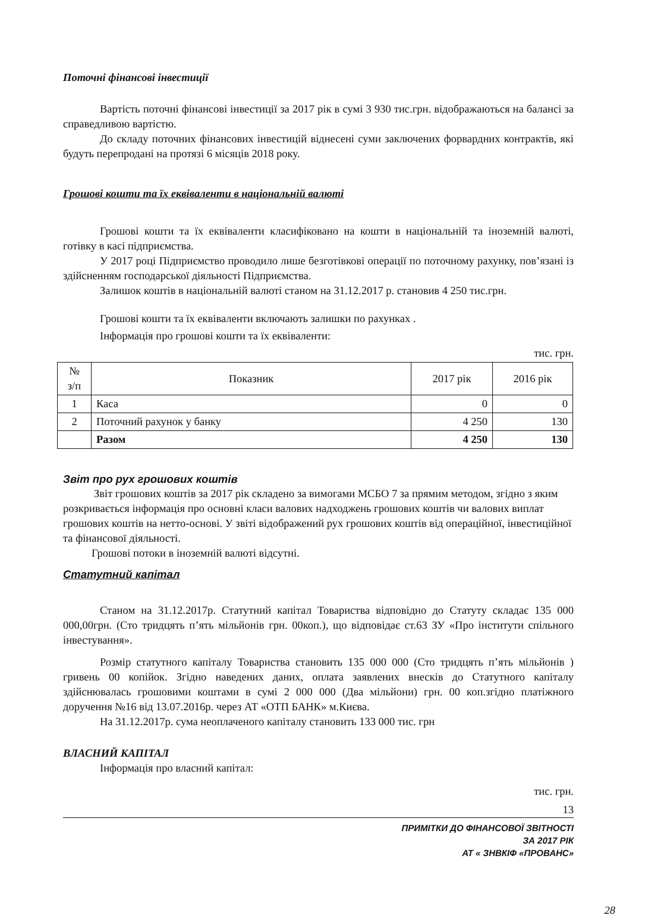Поточні фінансові інвестиції
Вартість поточні фінансові інвестиції за 2017 рік в сумі 3 930 тис.грн. відображаються на балансі за справедливою вартістю.
До складу поточних фінансових інвестицій віднесені суми заключених форвардних контрактів, які будуть перепродані на протязі 6 місяців 2018 року.
Грошові кошти та їх еквіваленти в національній валюті
Грошові кошти та їх еквіваленти класифіковано на кошти в національній та іноземній валюті, готівку в касі підприємства.
У 2017 році Підприємство проводило лише безготівкові операції по поточному рахунку, пов’язані із здійсненням господарської діяльності Підприємства.
Залишок коштів в національній валюті станом на 31.12.2017 р. становив 4 250 тис.грн.
Грошові кошти та їх еквіваленти включають залишки по рахунках .
Інформація про грошові кошти та їх еквіваленти:
тис. грн.
| № з/п | Показник | 2017 рік | 2016 рік |
| --- | --- | --- | --- |
| 1 | Каса | 0 | 0 |
| 2 | Поточний рахунок у банку | 4 250 | 130 |
| | Разом | 4 250 | 130 |
Звіт про рух грошових коштів
Звіт грошових коштів за 2017 рік складено за вимогами МСБО 7 за прямим методом, згідно з яким розкривається інформація про основні класи валових надходжень грошових коштів чи валових виплат грошових коштів на нетто-основі. У звіті відображений рух грошових коштів від операційної, інвестиційної та фінансової діяльності.
Грошові потоки в іноземній валюті відсутні.
Статутний капітал
Станом на 31.12.2017р. Статутний капітал Товариства відповідно до Статуту складає 135 000 000,00грн. (Сто тридцять п’ять мільйонів грн. 00коп.), що відповідає ст.63 ЗУ «Про інститути спільного інвестування».
Розмір статутного капіталу Товариства становить 135 000 000 (Сто тридцять п’ять мільйонів ) гривень 00 копійок. Згідно наведених даних, оплата заявлених внесків до Статутного капіталу здійснювалась грошовими коштами в сумі 2 000 000 (Два мільйони) грн. 00 коп.згідно платіжного доручення №16 від 13.07.2016р. через АТ «ОТП БАНК» м.Києва.
На 31.12.2017р. сума неоплаченого капіталу становить 133 000 тис. грн
ВЛАСНИЙ КАПІТАЛ
Інформація про власний капітал:
тис. грн.
13
ПРИМІТКИ ДО ФІНАНСОВОЇ ЗВІТНОСТІ
ЗА 2017 РІК
АТ « ЗНВКІФ «ПРОВАНС»
28